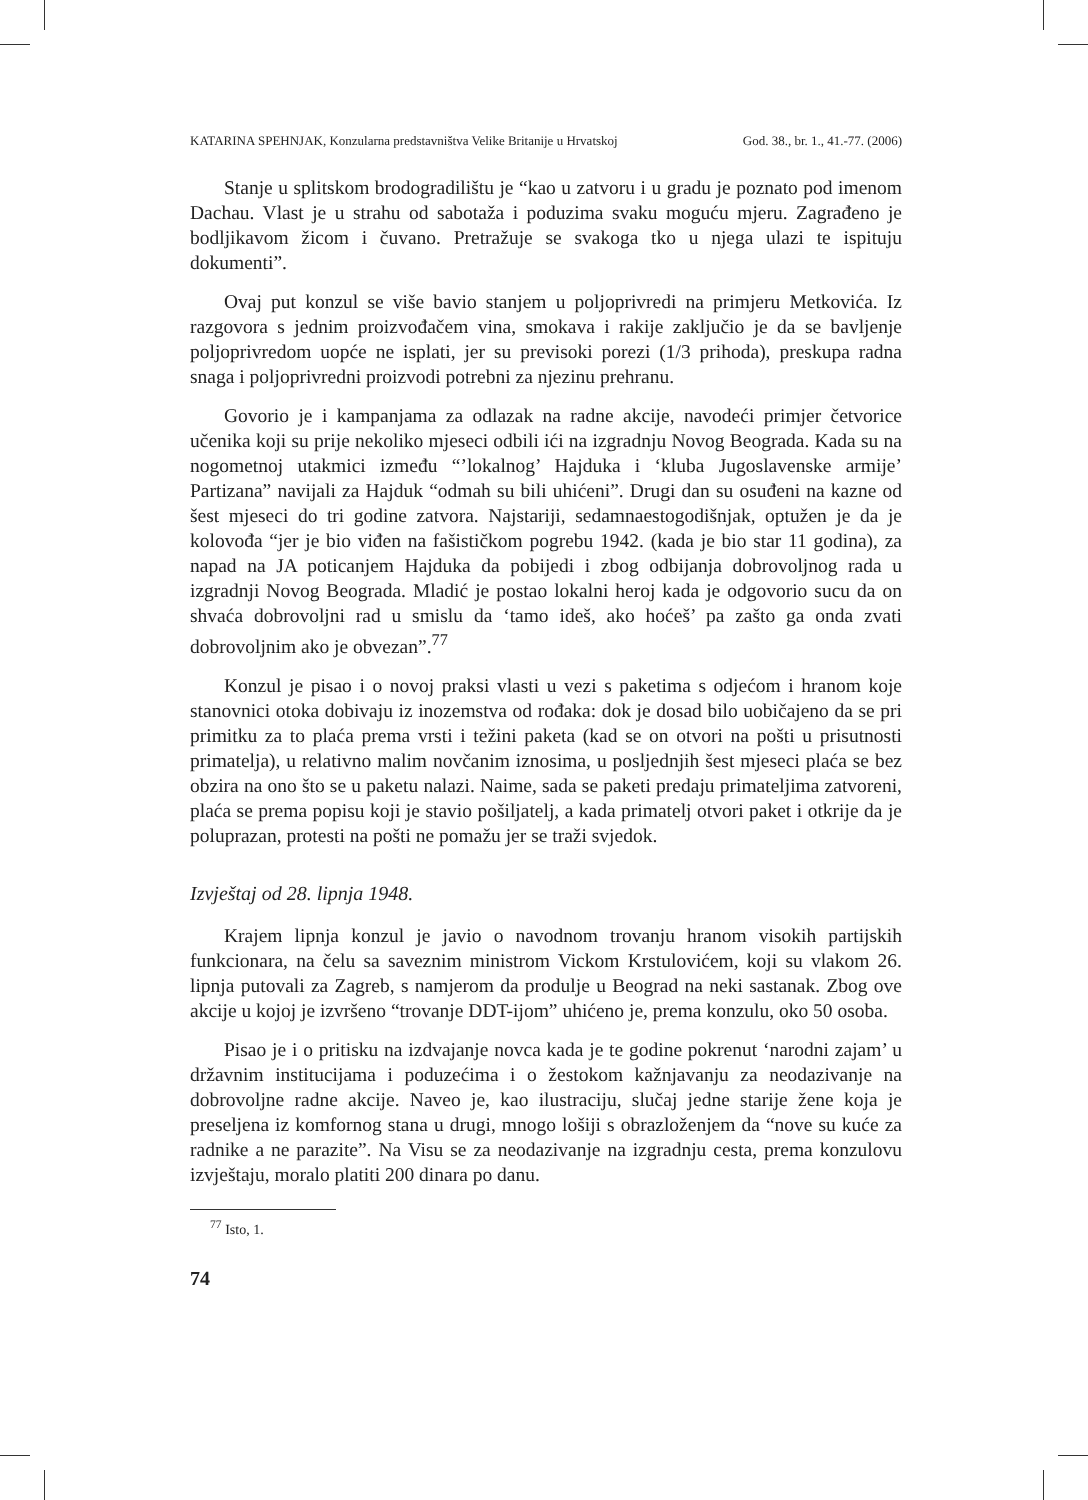KATARINA SPEHNJAK, Konzularna predstavništva Velike Britanije u Hrvatskoj God. 38., br. 1., 41.-77. (2006)
Stanje u splitskom brodogradilištu je “kao u zatvoru i u gradu je poznato pod imenom Dachau. Vlast je u strahu od sabotaža i poduzima svaku moguću mjeru. Zagrađeno je bodljikavom žicom i čuvano. Pretražuje se svakoga tko u njega ulazi te ispituju dokumenti”.
Ovaj put konzul se više bavio stanjem u poljoprivredi na primjeru Metkovića. Iz razgovora s jednim proizvođačem vina, smokava i rakije zaključio je da se bavljenje poljoprivredom uopće ne isplati, jer su previsoki porezi (1/3 prihoda), preskupa radna snaga i poljoprivredni proizvodi potrebni za njezinu prehranu.
Govorio je i kampanjama za odlazak na radne akcije, navodeći primjer četvorice učenika koji su prije nekoliko mjeseci odbili ići na izgradnju Novog Beograda. Kada su na nogometnoj utakmici između “’lokalnog’ Hajduka i ‘kluba Jugoslavenske armije’ Partizana” navijali za Hajduk “odmah su bili uhićeni”. Drugi dan su osuđeni na kazne od šest mjeseci do tri godine zatvora. Najstariji, sedamnaestogodišnjak, optužen je da je kolovođa “jer je bio viđen na fašističkom pogrebu 1942. (kada je bio star 11 godina), za napad na JA poticanjem Hajduka da pobijedi i zbog odbijanja dobrovoljnog rada u izgradnji Novog Beograda. Mladić je postao lokalni heroj kada je odgovorio sucu da on shvaća dobrovoljni rad u smislu da ‘tamo ideš, ako hoćeš’ pa zašto ga onda zvati dobrovoljnim ako je obvezan”.<sup>77</sup>
Konzul je pisao i o novoj praksi vlasti u vezi s paketima s odjećom i hranom koje stanovnici otoka dobivaju iz inozemstva od rođaka: dok je dosad bilo uobičajeno da se pri primitku za to plaća prema vrsti i težini paketa (kad se on otvori na pošti u prisutnosti primatelja), u relativno malim novčanim iznosima, u posljednjih šest mjeseci plaća se bez obzira na ono što se u paketu nalazi. Naime, sada se paketi predaju primateljima zatvoreni, plaća se prema popisu koji je stavio pošiljatelj, a kada primatelj otvori paket i otkrije da je poluprazan, protesti na pošti ne pomažu jer se traži svjedok.
Izvještaj od 28. lipnja 1948.
Krajem lipnja konzul je javio o navodnom trovanju hranom visokih partijskih funkcionara, na čelu sa saveznim ministrom Vickom Krstulovićem, koji su vlakom 26. lipnja putovali za Zagreb, s namjerom da produlje u Beograd na neki sastanak. Zbog ove akcije u kojoj je izvršeno “trovanje DDT-ijom” uhićeno je, prema konzulu, oko 50 osoba.
Pisao je i o pritisku na izdvajanje novca kada je te godine pokrenut ‘narodni zajam’ u državnim institucijama i poduzećima i o žestokom kažnjavanju za neodazivanje na dobrovoljne radne akcije. Naveo je, kao ilustraciju, slučaj jedne starije žene koja je preseljena iz komfornog stana u drugi, mnogo lošiji s obrazloženjem da “nove su kuće za radnike a ne parazite”. Na Visu se za neodazivanje na izgradnju cesta, prema konzulovu izvještaju, moralo platiti 200 dinara po danu.
<sup>77</sup> Isto, 1.
74